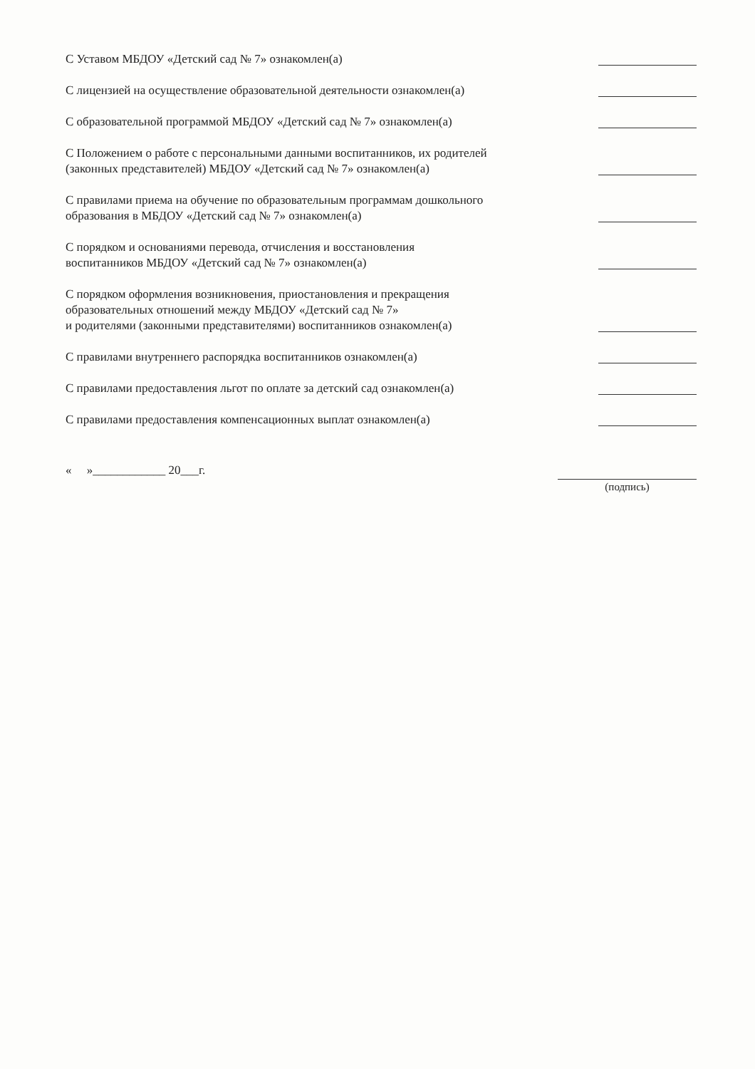С Уставом МБДОУ «Детский сад № 7» ознакомлен(а)
С лицензией на осуществление образовательной деятельности ознакомлен(а)
С образовательной программой МБДОУ «Детский сад № 7» ознакомлен(а)
С Положением о работе с персональными данными воспитанников, их родителей
(законных представителей) МБДОУ «Детский сад № 7» ознакомлен(а)
С правилами приема на обучение по образовательным программам дошкольного
образования в МБДОУ «Детский сад № 7» ознакомлен(а)
С порядком и основаниями перевода, отчисления и восстановления
воспитанников МБДОУ «Детский сад № 7» ознакомлен(а)
С порядком оформления возникновения, приостановления и прекращения
образовательных отношений между МБДОУ «Детский сад № 7»
и родителями (законными представителями) воспитанников ознакомлен(а)
С правилами внутреннего распорядка воспитанников ознакомлен(а)
С правилами предоставления льгот по оплате за детский сад ознакомлен(а)
С правилами предоставления компенсационных выплат ознакомлен(а)
« »____________ 20___г. (подпись)